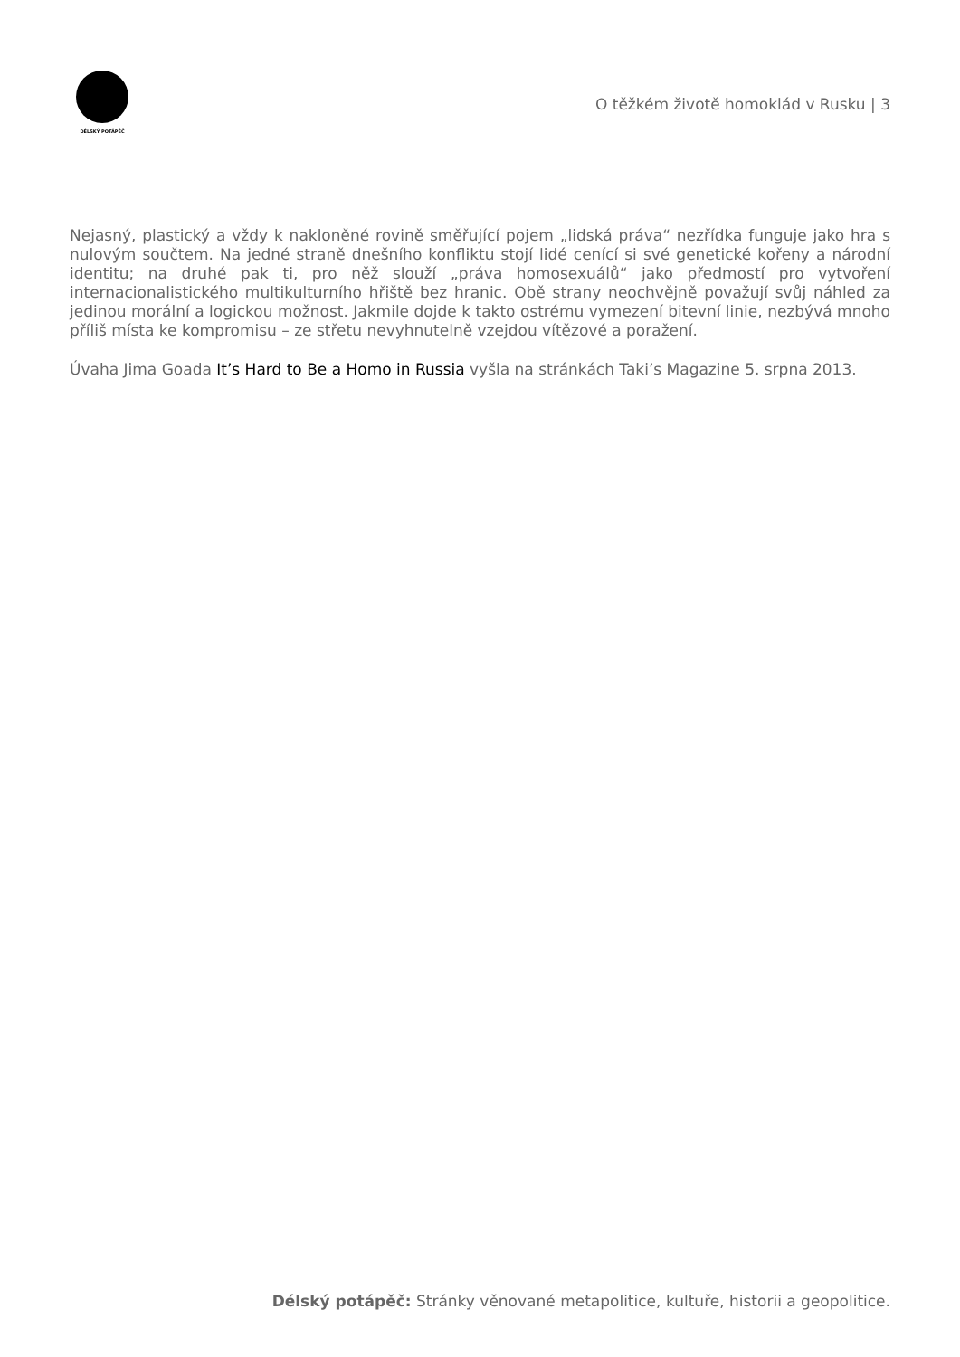DÉLSKÝ POTÁPĚČ
O těžkém životě homoklád v Rusku | 3
Nejasný, plastický a vždy k nakloněné rovině směřující pojem „lidská práva“ nezřídka funguje jako hra s nulovým součtem. Na jedné straně dnešního konfliktu stojí lidé cenící si své genetické kořeny a národní identitu; na druhé pak ti, pro něž slouží „práva homosexuálů“ jako předmostí pro vytvoření internacionalistického multikulturního hřiště bez hranic. Obě strany neochvějně považují svůj náhled za jedinou morální a logickou možnost. Jakmile dojde k takto ostrému vymezení bitevní linie, nezbývá mnoho příliš místa ke kompromisu – ze střetu nevyhnutelně vzejdou vítězové a poražení.
Úvaha Jima Goada It’s Hard to Be a Homo in Russia vyšla na stránkách Taki’s Magazine 5. srpna 2013.
Délský potápěč: Stránky věnované metapolitice, kultuře, historii a geopolitice.